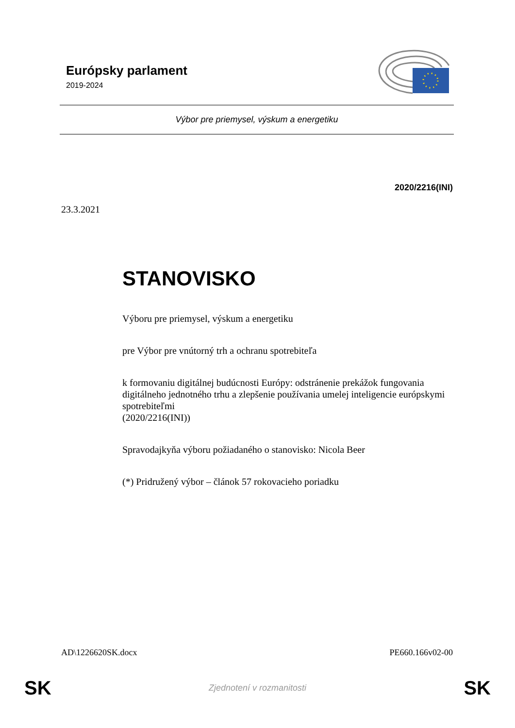Európsky parlament
2019-2024
Výbor pre priemysel, výskum a energetiku
2020/2216(INI)
23.3.2021
STANOVISKO
Výboru pre priemysel, výskum a energetiku
pre Výbor pre vnútorný trh a ochranu spotrebiteľa
k formovaniu digitálnej budúcnosti Európy: odstránenie prekážok fungovania digitálneho jednotného trhu a zlepšenie používania umelej inteligencie európskymi spotrebiteľmi
(2020/2216(INI))
Spravodajkyňa výboru požiadaného o stanovisko: Nicola Beer
(*) Pridružený výbor – článok 57 rokovacieho poriadku
AD\1226620SK.docx PE660.166v02-00
SK Zjednotení v rozmanitosti SK